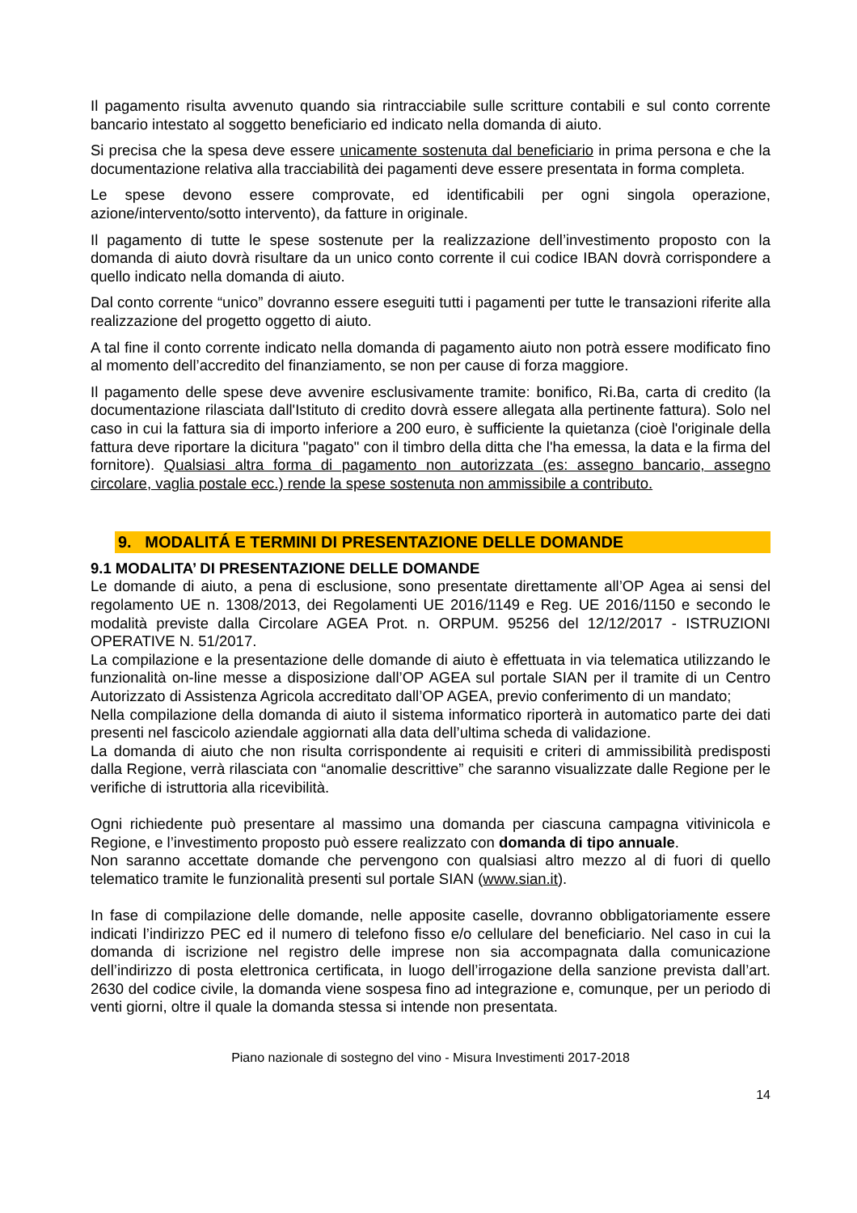Il pagamento risulta avvenuto quando sia rintracciabile sulle scritture contabili e sul conto corrente bancario intestato al soggetto beneficiario ed indicato nella domanda di aiuto.
Si precisa che la spesa deve essere unicamente sostenuta dal beneficiario in prima persona e che la documentazione relativa alla tracciabilità dei pagamenti deve essere presentata in forma completa.
Le spese devono essere comprovate, ed identificabili per ogni singola operazione, azione/intervento/sotto intervento), da fatture in originale.
Il pagamento di tutte le spese sostenute per la realizzazione dell’investimento proposto con la domanda di aiuto dovrà risultare da un unico conto corrente il cui codice IBAN dovrà corrispondere a quello indicato nella domanda di aiuto.
Dal conto corrente “unico” dovranno essere eseguiti tutti i pagamenti per tutte le transazioni riferite alla realizzazione del progetto oggetto di aiuto.
A tal fine il conto corrente indicato nella domanda di pagamento aiuto non potrà essere modificato fino al momento dell’accredito del finanziamento, se non per cause di forza maggiore.
Il pagamento delle spese deve avvenire esclusivamente tramite: bonifico, Ri.Ba, carta di credito (la documentazione rilasciata dall'Istituto di credito dovrà essere allegata alla pertinente fattura). Solo nel caso in cui la fattura sia di importo inferiore a 200 euro, è sufficiente la quietanza (cioè l'originale della fattura deve riportare la dicitura "pagato" con il timbro della ditta che l'ha emessa, la data e la firma del fornitore). Qualsiasi altra forma di pagamento non autorizzata (es: assegno bancario, assegno circolare, vaglia postale ecc.) rende la spese sostenuta non ammissibile a contributo.
9. MODALITÁ E TERMINI DI PRESENTAZIONE DELLE DOMANDE
9.1 MODALITA’ DI PRESENTAZIONE DELLE DOMANDE
Le domande di aiuto, a pena di esclusione, sono presentate direttamente all’OP Agea ai sensi del regolamento UE n. 1308/2013, dei Regolamenti UE 2016/1149 e Reg. UE 2016/1150 e secondo le modalità previste dalla Circolare AGEA Prot. n. ORPUM. 95256 del 12/12/2017 - ISTRUZIONI OPERATIVE N. 51/2017.
La compilazione e la presentazione delle domande di aiuto è effettuata in via telematica utilizzando le funzionalità on-line messe a disposizione dall’OP AGEA sul portale SIAN per il tramite di un Centro Autorizzato di Assistenza Agricola accreditato dall’OP AGEA, previo conferimento di un mandato;
Nella compilazione della domanda di aiuto il sistema informatico riporterà in automatico parte dei dati presenti nel fascicolo aziendale aggiornati alla data dell’ultima scheda di validazione.
La domanda di aiuto che non risulta corrispondente ai requisiti e criteri di ammissibilità predisposti dalla Regione, verrà rilasciata con “anomalie descrittive” che saranno visualizzate dalle Regione per le verifiche di istruttoria alla ricevibilità.
Ogni richiedente può presentare al massimo una domanda per ciascuna campagna vitivinicola e Regione, e l’investimento proposto può essere realizzato con domanda di tipo annuale.
Non saranno accettate domande che pervengono con qualsiasi altro mezzo al di fuori di quello telematico tramite le funzionalità presenti sul portale SIAN (www.sian.it).
In fase di compilazione delle domande, nelle apposite caselle, dovranno obbligatoriamente essere indicati l’indirizzo PEC ed il numero di telefono fisso e/o cellulare del beneficiario. Nel caso in cui la domanda di iscrizione nel registro delle imprese non sia accompagnata dalla comunicazione dell’indirizzo di posta elettronica certificata, in luogo dell’irrogazione della sanzione prevista dall’art. 2630 del codice civile, la domanda viene sospesa fino ad integrazione e, comunque, per un periodo di venti giorni, oltre il quale la domanda stessa si intende non presentata.
Piano nazionale di sostegno del vino - Misura Investimenti 2017-2018
14